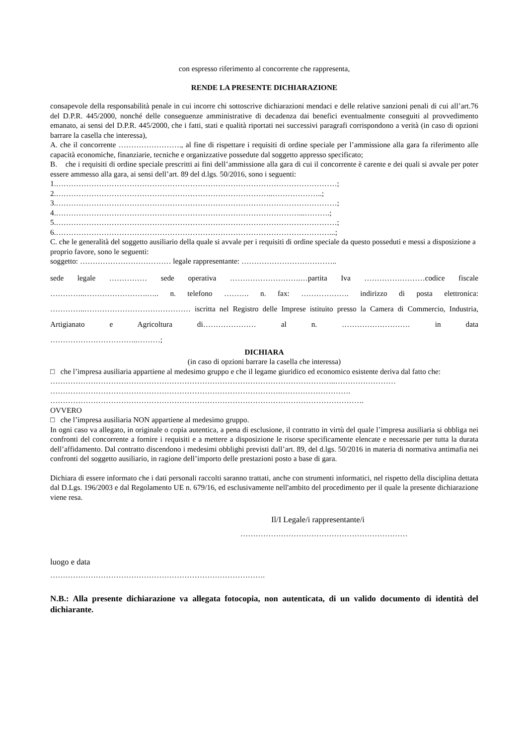con espresso riferimento al concorrente che rappresenta,
RENDE LA PRESENTE DICHIARAZIONE
consapevole della responsabilità penale in cui incorre chi sottoscrive dichiarazioni mendaci e delle relative sanzioni penali di cui all’art.76 del D.P.R. 445/2000, nonché delle conseguenze amministrative di decadenza dai benefici eventualmente conseguiti al provvedimento emanato, ai sensi del D.P.R. 445/2000, che i fatti, stati e qualità riportati nei successivi paragrafi corrispondono a verità (in caso di opzioni barrare la casella che interessa),
A. che il concorrente ……………………., al fine di rispettare i requisiti di ordine speciale per l’ammissione alla gara fa riferimento alle capacità economiche, finanziarie, tecniche e organizzative possedute dal soggetto appresso specificato;
B. che i requisiti di ordine speciale prescritti ai fini dell’ammissione alla gara di cui il concorrente è carente e dei quali si avvale per poter essere ammesso alla gara, ai sensi dell’art. 89 del d.lgs. 50/2016, sono i seguenti:
1.…………………………………………………………………………………………………;
2.…………………………………………………………………………..………………..;
3.…………………………………………………………………………………………………;
4.……………………………………………………………………………………...……….;
5.…………………………………………………………………………………………………;
6.………………………………………………………………………………………………...;
C. che le generalità del soggetto ausiliario della quale si avvale per i requisiti di ordine speciale da questo posseduti e messi a disposizione a proprio favore, sono le seguenti:
soggetto: ……………………………… legale rappresentante: ………………………………..
sede legale …………… sede operativa ……………………….…partita Iva ……………………codice fiscale …………..…………………….….. n. telefono ………. n. fax: ………………. indirizzo di posta elettronica: …………..…………………………………… iscritta nel Registro delle Imprese istituito presso la Camera di Commercio, Industria, Artigianato e Agricoltura di………………… al n. ……………………… in data
……………………………..………;
DICHIARA
(in caso di opzioni barrare la casella che interessa)
□ che l’impresa ausiliaria appartiene al medesimo gruppo e che il legame giuridico ed economico esistente deriva dal fatto che:
…………………………………………………………………………………………………..……………………
……………………………………………………………………………….……………………….
…………………………………………………………………………………………………………….
OVVERO
□ che l’impresa ausiliaria NON appartiene al medesimo gruppo.
In ogni caso va allegato, in originale o copia autentica, a pena di esclusione, il contratto in virtù del quale l’impresa ausiliaria si obbliga nei confronti del concorrente a fornire i requisiti e a mettere a disposizione le risorse specificamente elencate e necessarie per tutta la durata dell’affidamento. Dal contratto discendono i medesimi obblighi previsti dall’art. 89, del d.lgs. 50/2016 in materia di normativa antimafia nei confronti del soggetto ausiliario, in ragione dell’importo delle prestazioni posto a base di gara.
Dichiara di essere informato che i dati personali raccolti saranno trattati, anche con strumenti informatici, nel rispetto della disciplina dettata dal D.Lgs. 196/2003 e dal Regolamento UE n. 679/16, ed esclusivamente nell'ambito del procedimento per il quale la presente dichiarazione viene resa.
Il/I Legale/i rappresentante/i
…………………………………………………………
luogo e data
………………………………………………………………………….
N.B.: Alla presente dichiarazione va allegata fotocopia, non autenticata, di un valido documento di identità del dichiarante.